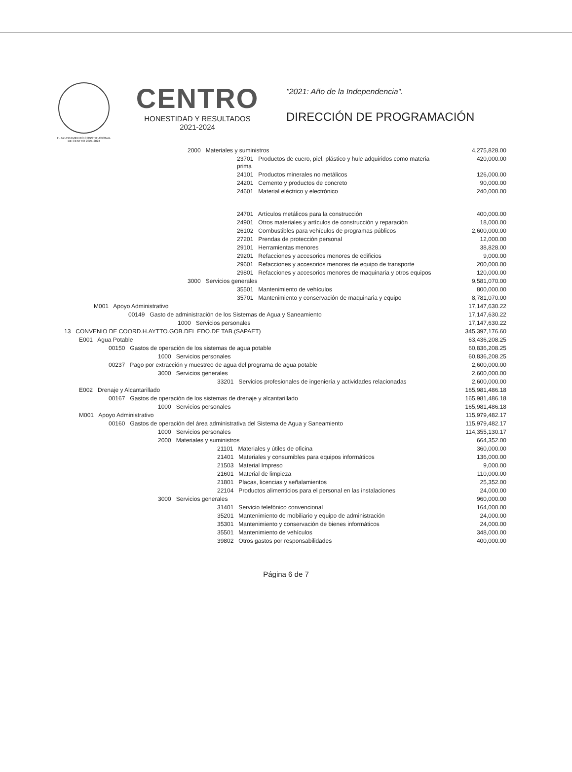H. AYUNTAMIENTO CONSTITUCIONAL
DE CENTRO 2021-2024
CENTRO
HONESTIDAD Y RESULTADOS
2021-2024
"2021: Año de la Independencia".
DIRECCIÓN DE PROGRAMACIÓN
| 2000 Materiales y suministros | 4,275,828.00 |
| 23701 Productos de cuero, piel, plástico y hule adquiridos como materia prima | 420,000.00 |
| 24101 Productos minerales no metálicos | 126,000.00 |
| 24201 Cemento y productos de concreto | 90,000.00 |
| 24601 Material eléctrico y electrónico | 240,000.00 |
| 24701 Artículos metálicos para la construcción | 400,000.00 |
| 24901 Otros materiales y artículos de construcción y reparación | 18,000.00 |
| 26102 Combustibles para vehículos de programas públicos | 2,600,000.00 |
| 27201 Prendas de protección personal | 12,000.00 |
| 29101 Herramientas menores | 38,828.00 |
| 29201 Refacciones y accesorios menores de edificios | 9,000.00 |
| 29601 Refacciones y accesorios menores de equipo de transporte | 200,000.00 |
| 29801 Refacciones y accesorios menores de maquinaria y otros equipos | 120,000.00 |
| 3000 Servicios generales | 9,581,070.00 |
| 35501 Mantenimiento de vehículos | 800,000.00 |
| 35701 Mantenimiento y conservación de maquinaria y equipo | 8,781,070.00 |
| M001 Apoyo Administrativo | 17,147,630.22 |
| 00149 Gasto de administración de los Sistemas de Agua y Saneamiento | 17,147,630.22 |
| 1000 Servicios personales | 17,147,630.22 |
| 13 CONVENIO DE COORD.H.AYTTO.GOB.DEL EDO.DE TAB.(SAPAET) | 345,397,176.60 |
| E001 Agua Potable | 63,436,208.25 |
| 00150 Gastos de operación de los sistemas de agua potable | 60,836,208.25 |
| 1000 Servicios personales | 60,836,208.25 |
| 00237 Pago por extracción y muestreo de agua del programa de agua potable | 2,600,000.00 |
| 3000 Servicios generales | 2,600,000.00 |
| 33201 Servicios profesionales de ingeniería y actividades relacionadas | 2,600,000.00 |
| E002 Drenaje y Alcantarillado | 165,981,486.18 |
| 00167 Gastos de operación de los sistemas de drenaje y alcantarillado | 165,981,486.18 |
| 1000 Servicios personales | 165,981,486.18 |
| M001 Apoyo Administrativo | 115,979,482.17 |
| 00160 Gastos de operación del área administrativa del Sistema de Agua y Saneamiento | 115,979,482.17 |
| 1000 Servicios personales | 114,355,130.17 |
| 2000 Materiales y suministros | 664,352.00 |
| 21101 Materiales y útiles de oficina | 360,000.00 |
| 21401 Materiales y consumibles para equipos informáticos | 136,000.00 |
| 21503 Material Impreso | 9,000.00 |
| 21601 Material de limpieza | 110,000.00 |
| 21801 Placas, licencias y señalamientos | 25,352.00 |
| 22104 Productos alimenticios para el personal en las instalaciones | 24,000.00 |
| 3000 Servicios generales | 960,000.00 |
| 31401 Servicio telefónico convencional | 164,000.00 |
| 35201 Mantenimiento de mobiliario y equipo de administración | 24,000.00 |
| 35301 Mantenimiento y conservación de bienes informáticos | 24,000.00 |
| 35501 Mantenimiento de vehículos | 348,000.00 |
| 39802 Otros gastos por responsabilidades | 400,000.00 |
Página 6 de 7